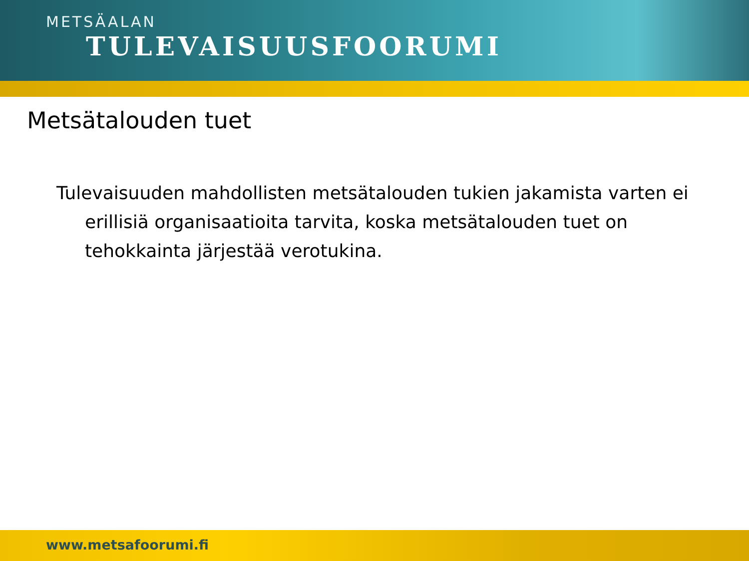METSÄALAN
TULEVAISUUSFOORUMI
Metsätalouden tuet
Tulevaisuuden mahdollisten metsätalouden tukien jakamista varten ei erillisiä organisaatioita tarvita, koska metsätalouden tuet on tehokkainta järjestää verotukina.
www.metsafoorumi.fi